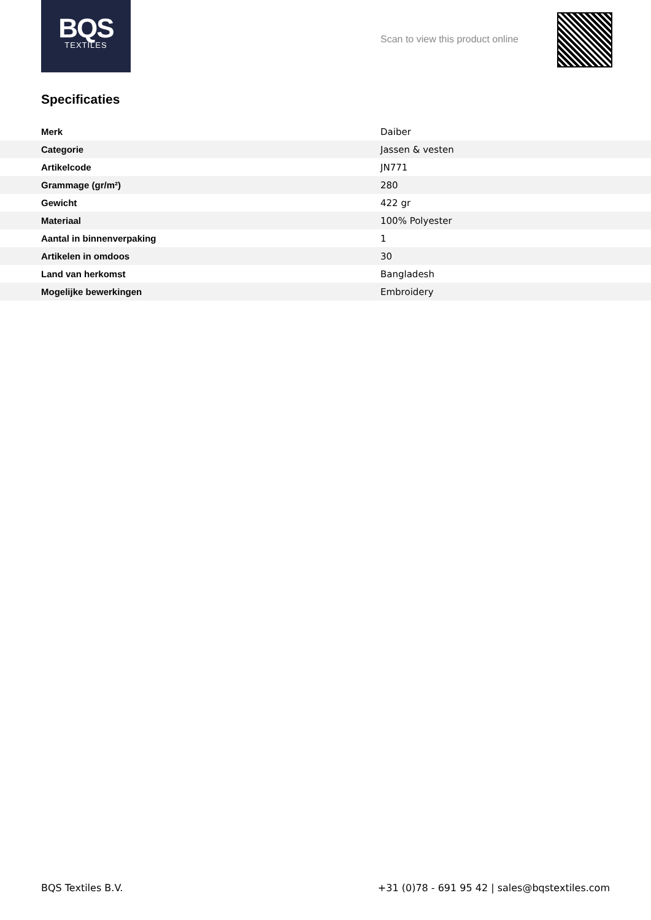BQS
TEXTILES
Scan to view this product online
Specificaties
| Merk | Daiber |
| Categorie | Jassen & vesten |
| Artikelcode | JN771 |
| Grammage (gr/m²) | 280 |
| Gewicht | 422 gr |
| Materiaal | 100% Polyester |
| Aantal in binnenverpaking | 1 |
| Artikelen in omdoos | 30 |
| Land van herkomst | Bangladesh |
| Mogelijke bewerkingen | Embroidery |
BQS Textiles B.V. +31 (0)78 - 691 95 42 | sales@bqstextiles.com